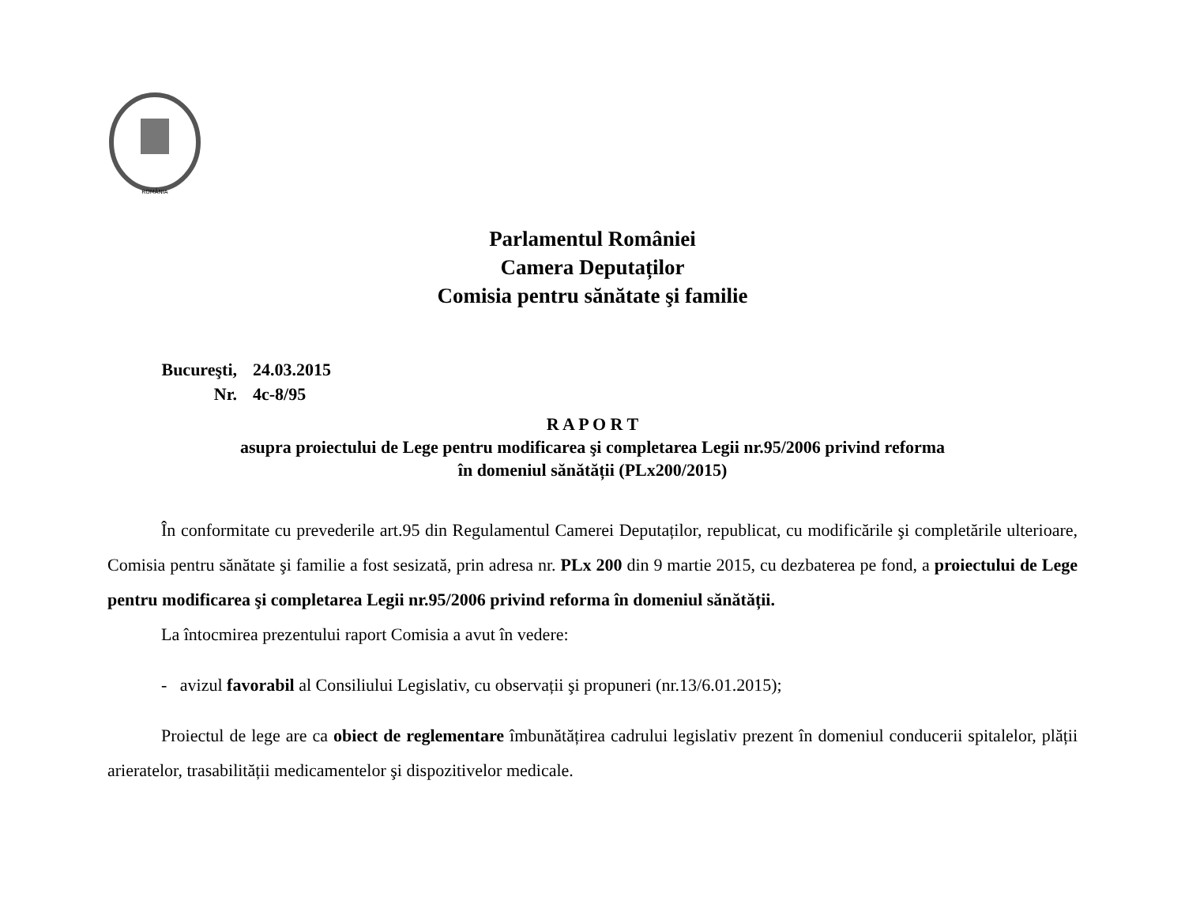ROMÂNIA
Parlamentul României
Camera Deputaților
Comisia pentru sănătate şi familie
Bucureşti, 24.03.2015
Nr. 4c-8/95
R A P O R T
asupra proiectului de Lege pentru modificarea şi completarea Legii nr.95/2006 privind reforma
în domeniul sănătății (PLx200/2015)
În conformitate cu prevederile art.95 din Regulamentul Camerei Deputaților, republicat, cu modificările şi completările ulterioare, Comisia pentru sănătate şi familie a fost sesizată, prin adresa nr. PLx 200 din 9 martie 2015, cu dezbaterea pe fond, a proiectului de Lege pentru modificarea şi completarea Legii nr.95/2006 privind reforma în domeniul sănătății.
La întocmirea prezentului raport Comisia a avut în vedere:
- avizul favorabil al Consiliului Legislativ, cu observații şi propuneri (nr.13/6.01.2015);
Proiectul de lege are ca obiect de reglementare îmbunătățirea cadrului legislativ prezent în domeniul conducerii spitalelor, plății arieratelor, trasabilității medicamentelor şi dispozitivelor medicale.